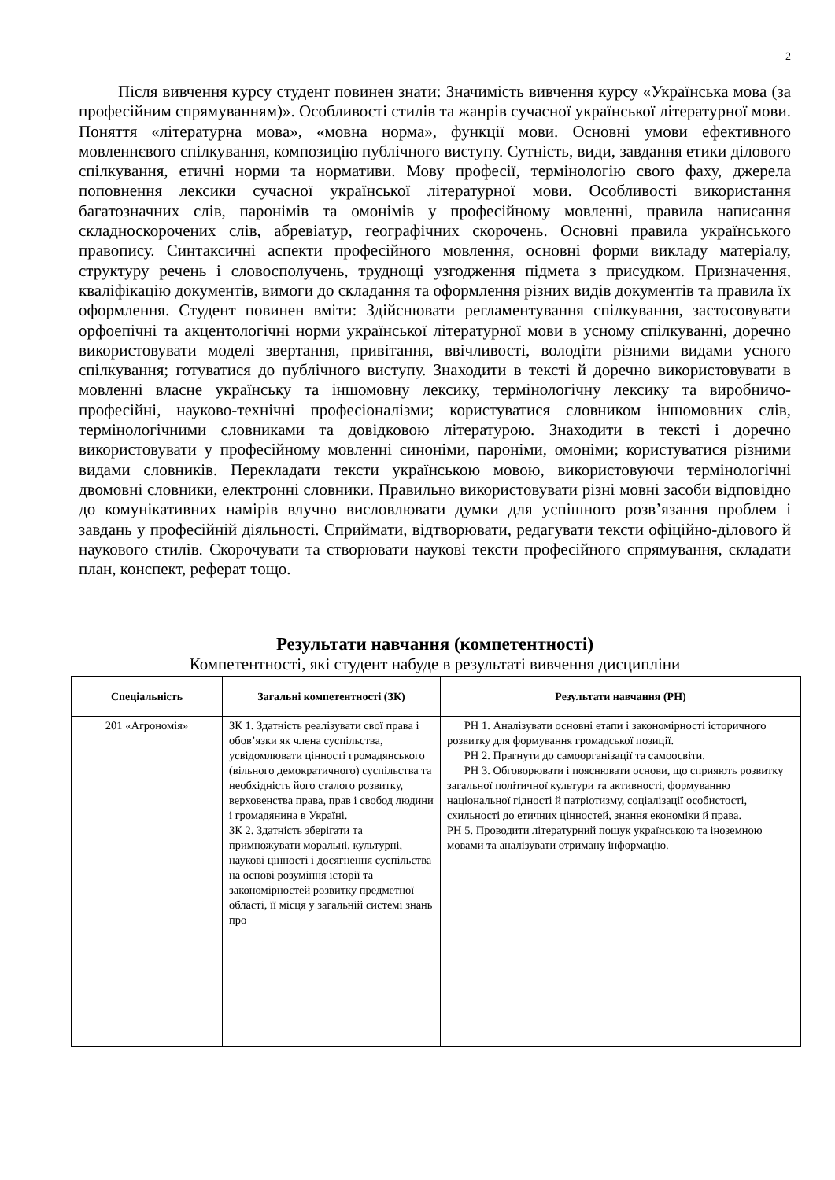2
Після вивчення курсу студент повинен знати: Значимість вивчення курсу «Українська мова (за професійним спрямуванням)». Особливості стилів та жанрів сучасної української літературної мови. Поняття «літературна мова», «мовна норма», функції мови. Основні умови ефективного мовленнєвого спілкування, композицію публічного виступу. Сутність, види, завдання етики ділового спілкування, етичні норми та нормативи. Мову професії, термінологію свого фаху, джерела поповнення лексики сучасної української літературної мови. Особливості використання багатозначних слів, паронімів та омонімів у професійному мовленні, правила написання складноскорочених слів, абревіатур, географічних скорочень. Основні правила українського правопису. Синтаксичні аспекти професійного мовлення, основні форми викладу матеріалу, структуру речень і словосполучень, труднощі узгодження підмета з присудком. Призначення, кваліфікацію документів, вимоги до складання та оформлення різних видів документів та правила їх оформлення. Студент повинен вміти: Здійснювати регламентування спілкування, застосовувати орфоепічні та акцентологічні норми української літературної мови в усному спілкуванні, доречно використовувати моделі звертання, привітання, ввічливості, володіти різними видами усного спілкування; готуватися до публічного виступу. Знаходити в тексті й доречно використовувати в мовленні власне українську та іншомовну лексику, термінологічну лексику та виробничо-професійні, науково-технічні професіоналізми; користуватися словником іншомовних слів, термінологічними словниками та довідковою літературою. Знаходити в тексті і доречно використовувати у професійному мовленні синоніми, пароніми, омоніми; користуватися різними видами словників. Перекладати тексти українською мовою, використовуючи термінологічні двомовні словники, електронні словники. Правильно використовувати різні мовні засоби відповідно до комунікативних намірів влучно висловлювати думки для успішного розв’язання проблем і завдань у професійній діяльності. Сприймати, відтворювати, редагувати тексти офіційно-ділового й наукового стилів. Скорочувати та створювати наукові тексти професійного спрямування, складати план, конспект, реферат тощо.
Результати навчання (компетентності)
Компетентності, які студент набуде в результаті вивчення дисципліни
| Спеціальність | Загальні компетентності (ЗК) | Результати навчання (РН) |
| --- | --- | --- |
| 201 «Агрономія» | ЗК 1. Здатність реалізувати свої права і обов’язки як члена суспільства, усвідомлювати цінності громадянського (вільного демократичного) суспільства та необхідність його сталого розвитку, верховенства права, прав і свобод людини і громадянина в Україні. ЗК 2. Здатність зберігати та примножувати моральні, культурні, наукові цінності і досягнення суспільства на основі розуміння історії та закономірностей розвитку предметної області, її місця у загальній системі знань про | РН 1. Аналізувати основні етапи і закономірності історичного розвитку для формування громадської позиції. РН 2. Прагнути до самоорганізації та самоосвіти. РН 3. Обговорювати і пояснювати основи, що сприяють розвитку загальної політичної культури та активності, формуванню національної гідності й патріотизму, соціалізації особистості, схильності до етичних цінностей, знання економіки й права. РН 5. Проводити літературний пошук українською та іноземною мовами та аналізувати отриману інформацію. |